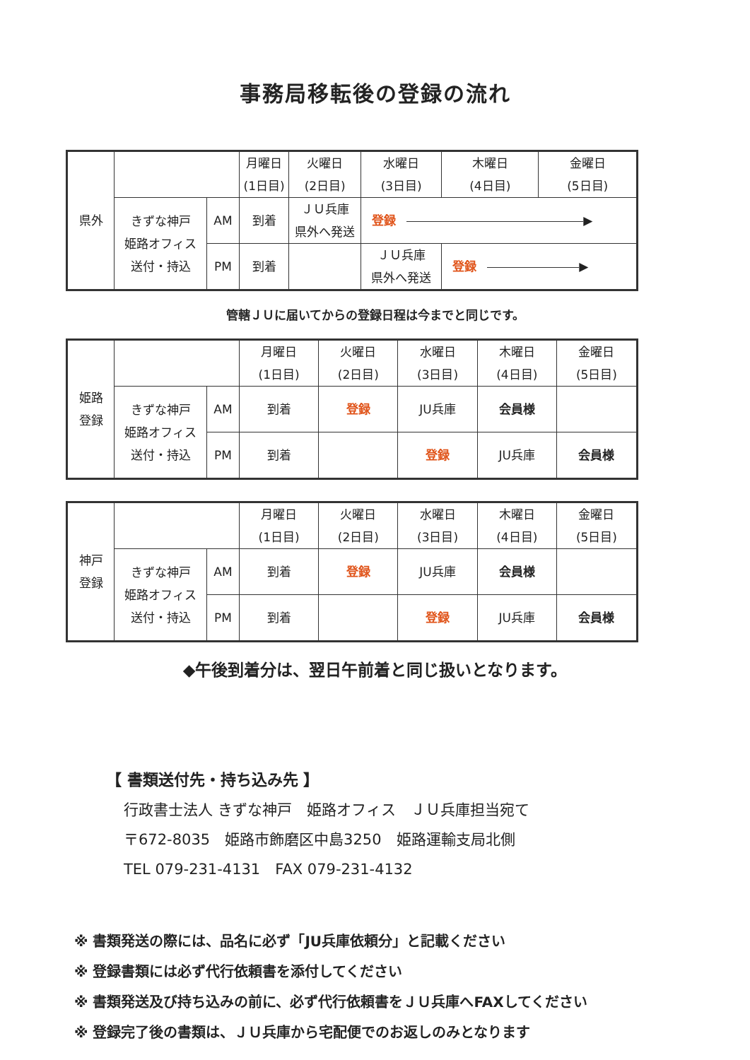事務局移転後の登録の流れ
| 県外 | | | 月曜日 (1日目) | 火曜日 (2日目) | 水曜日 (3日目) | 木曜日 (4日目) | 金曜日 (5日目) |
| | きずな神戸 姫路オフィス 送付・持込 | AM | 到着 | ＪＵ兵庫 県外へ発送 | 登録 ▶ | | |
| | | PM | 到着 | | ＪＵ兵庫 県外へ発送 | 登録 ▶ | |
管轄ＪＵに届いてからの登録日程は今までと同じです。
| 姫路 登録 | | | 月曜日 (1日目) | 火曜日 (2日目) | 水曜日 (3日目) | 木曜日 (4日目) | 金曜日 (5日目) |
| | きずな神戸 姫路オフィス 送付・持込 | AM | 到着 | 登録 | JU兵庫 | 会員様 | |
| | | PM | 到着 | | 登録 | JU兵庫 | 会員様 |
| 神戸 登録 | | | 月曜日 (1日目) | 火曜日 (2日目) | 水曜日 (3日目) | 木曜日 (4日目) | 金曜日 (5日目) |
| | きずな神戸 姫路オフィス 送付・持込 | AM | 到着 | 登録 | JU兵庫 | 会員様 | |
| | | PM | 到着 | | 登録 | JU兵庫 | 会員様 |
◆午後到着分は、翌日午前着と同じ扱いとなります。
【 書類送付先・持ち込み先 】
行政書士法人 きずな神戸　姫路オフィス　ＪＵ兵庫担当宛て
〒672-8035　姫路市飾磨区中島3250　姫路運輸支局北側
TEL 079-231-4131　FAX 079-231-4132
※ 書類発送の際には、品名に必ず「JU兵庫依頼分」と記載ください
※ 登録書類には必ず代行依頼書を添付してください
※ 書類発送及び持ち込みの前に、必ず代行依頼書をＪＵ兵庫へFAXしてください
※ 登録完了後の書類は、ＪＵ兵庫から宅配便でのお返しのみとなります